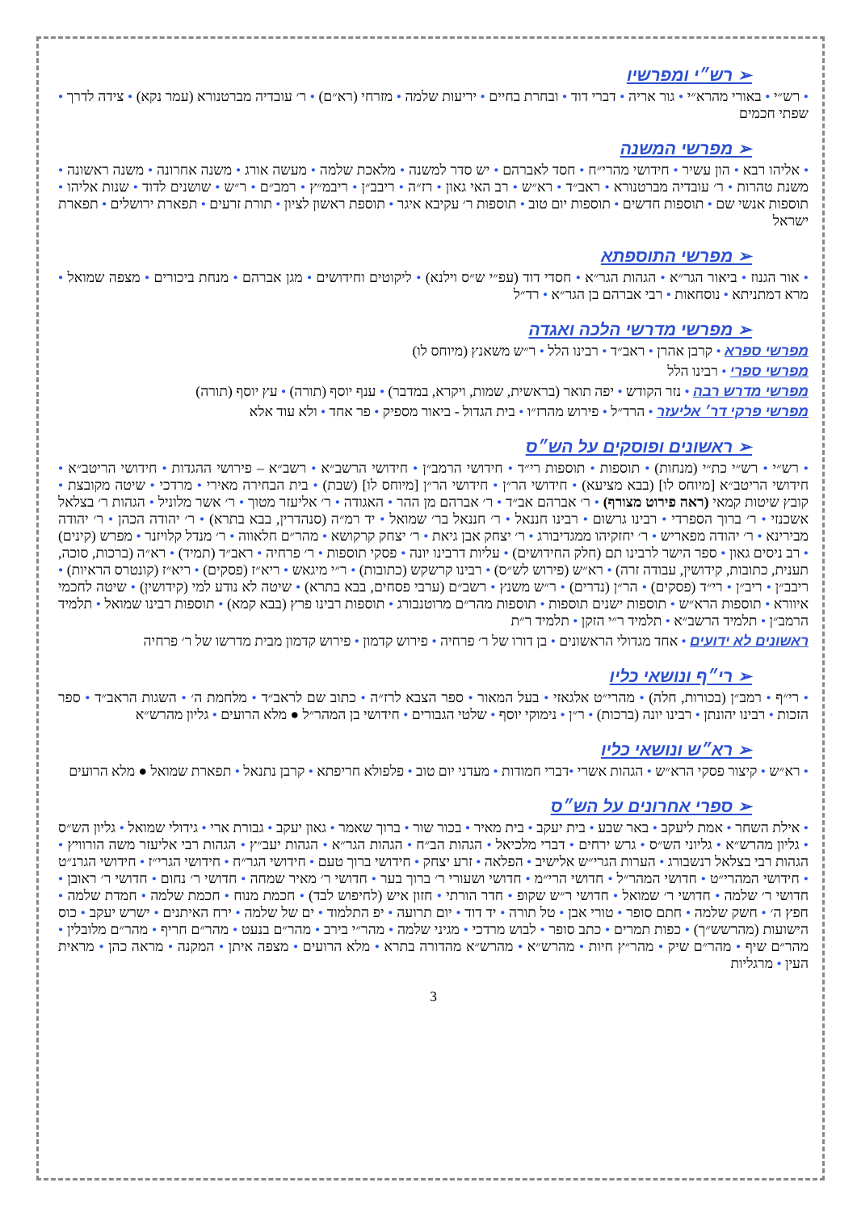➢ רש״י ומפרשיו
• רש״י • באורי מהרא״י • גור אריה • דברי דוד • ובחרת בחיים • יריעות שלמה • מזרחי (רא״ם) • ר׳ עובדיה מברטנורא (עמר נקא) • צידה לדרך • שפתי חכמים
➢ מפרשי המשנה
• אליהו רבא • הון עשיר • חידושי מהרי״ח • חסד לאברהם • יש סדר למשנה • מלאכת שלמה • מעשה אורג • משנה אחרונה • משנה ראשונה • משנת טהרות • ר׳ עובדיה מברטנורא • ראב״ד • רא״ש • רב האי גאון • רז״ה • ריבב״ן • ריבמ״ץ • רמב״ם • ר״ש • שושנים לדוד • שנות אליהו • תוספות אנשי שם • תוספות חדשים • תוספות יום טוב • תוספות ר׳ עקיבא איגר • תוספת ראשון לציון • תורת זרעים • תפארת ירושלים • תפארת ישראל
➢ מפרשי התוספתא
• אור הגנוז • ביאור הגר״א • הגהות הגר״א • חסדי דוד (עפ״י ש״ס וילנא) • ליקוטים וחידושים • מגן אברהם • מנחת ביכורים • מצפה שמואל • מרא דמתניתא • נוסחאות • רבי אברהם בן הגר״א • רד״ל
➢ מפרשי מדרשי הלכה ואגדה
מפרשי ספרא • קרבן אהרן • ראב״ד • רבינו הלל • ר״ש משאנץ (מיוחס לו)
מפרשי ספרי • רבינו הלל
מפרשי מדרש רבה • נזר הקודש • יפה תואר (בראשית, שמות, ויקרא, במדבר) • ענף יוסף (תורה) • עץ יוסף (תורה)
מפרשי פרקי דר׳ אליעזר • הרד״ל • פירוש מהרז״ו • בית הגדול - ביאור מספיק • פר אחד • ולא עוד אלא
➢ ראשונים ופוסקים על הש״ס
• רש״י • רש״י כת״י (מנחות) • תוספות • תוספות רי״ד • חידושי הרמב״ן • חידושי הרשב״א • רשב״א – פירושי ההגדות • חידושי הריטב״א • חידושי הריטב״א [מיוחס לו] (בבא מציעא) • חידושי הר״ן • חידושי הר״ן [מיוחס לו] (שבת) • בית הבחירה מאירי • מרדכי • שיטה מקובצת • קובץ שיטות קמאי (ראה פירוט מצורף) • ר׳ אברהם אב״ד • ר׳ אברהם מן ההר • האגודה • ר׳ אליעזר מטוך • ר׳ אשר מלוניל • הגהות ר׳ בצלאל אשכנזי • ר׳ ברוך הספרדי • רבינו גרשום • רבינו חננאל • ר׳ חננאל בר׳ שמואל • יד רמ״ה (סנהדרין, בבא בתרא) • ר׳ יהודה הכהן • ר׳ יהודה מבירינא • ר׳ יהודה מפאריש • ר׳ יחזקיהו ממגדיבורג • ר׳ יצחק אבן גיאת • ר׳ יצחק קרקושא • מהר״ם חלאווה • ר׳ מנדל קלויזנר • מפרש (קינים) • רב ניסים גאון • ספר הישר לרבינו תם (חלק החידושים) • עליות דרבינו יונה • פסקי תוספות • ר׳ פרחיה • ראב״ד (תמיד) • רא״ה (ברכות, סוכה, תענית, כתובות, קידושין, עבודה זרה) • רא״ש (פירוש לש״ס) • רבינו קרשקש (כתובות) • ר״י מיגאש • ריא״ז (פסקים) • ריא״ז (קונטרס הראיות) • ריבב״ן • ריב״ן • רי״ד (פסקים) • הר״ן (נדרים) • ר״ש משנץ • רשב״ם (ערבי פסחים, בבא בתרא) • שיטה לא נודע למי (קידושין) • שיטה לחכמי איוורא • תוספות הרא״ש • תוספות ישנים תוספות • תוספות מהר״ם מרוטנבורג • תוספות רבינו פרץ (בבא קמא) • תוספות רבינו שמואל • תלמיד הרמב״ן • תלמיד הרשב״א • תלמיד ר״י הזקן • תלמיד ר״ת
ראשונים לא ידועים • אחד מגדולי הראשונים • בן דורו של ר׳ פרחיה • פירוש קדמון • פירוש קדמון מבית מדרשו של ר׳ פרחיה
➢ רי״ף ונושאי כליו
• רי״ף • רמב״ן (בכורות, חלה) • מהרי״ט אלגאזי • בעל המאור • ספר הצבא לרז״ה • כתוב שם לראב״ד • מלחמת ה׳ • השגות הראב״ד • ספר הזכות • רבינו יהונתן • רבינו יונה (ברכות) • ר״ן • נימוקי יוסף • שלטי הגבורים • חידושי בן המהר״ל ● מלא הרועים • גליון מהרש״א
➢ רא״ש ונושאי כליו
• רא״ש • קיצור פסקי הרא״ש • הגהות אשרי •דברי חמודות • מעדני יום טוב • פלפולא חריפתא • קרבן נתנאל • תפארת שמואל ● מלא הרועים
➢ ספרי אחרונים על הש״ס
• אילת השחר • אמת ליעקב • באר שבע • בית יעקב • בית מאיר • בכור שור • ברוך שאמר • גאון יעקב • גבורת ארי • גידולי שמואל • גליון הש״ס • גליון מהרש״א • גליוני הש״ס • גרש ירחים • דברי מלכיאל • הגהות הב״ח • הגהות הגר״א • הגהות יעב״ץ • הגהות רבי אליעזר משה הורוויץ • הגהות רבי בצלאל רנשבורג • הערות הגרי״ש אלישיב • הפלאה • זרע יצחק • חידושי ברוך טעם • חידושי הגר״ח • חידושי הגרי״ז • חידושי הגרנ״ט • חידושי המהרי״ט • חדושי המהר״ל • חדושי הרי״מ • חדושי ושעורי ר׳ ברוך בער • חדושי ר׳ מאיר שמחה • חדושי ר׳ נחום • חדושי ר׳ ראובן • חדושי ר׳ שלמה • חדושי ר׳ שמואל • חדושי ר״ש שקופ • חדר הורתי • חזון איש (לחיפוש לבד) • חכמת מנוח • חכמת שלמה • חמדת שלמה • חפץ ה׳ • חשק שלמה • חתם סופר • טורי אבן • טל תורה • יד דוד • יום תרועה • יפ התלמוד • ים של שלמה • ירח האיתנים • ישרש יעקב • כוס הישועות (מהרשש״ך) • כפות תמרים • כתב סופר • לבוש מרדכי • מגיני שלמה • מהר״י בירב • מהר״ם בנעט • מהר״ם חריף • מהר״ם מלובלין • מהר״ם שיף • מהר״ם שיק • מהר״ץ חיות • מהרש״א • מהרש״א מהדורה בתרא • מלא הרועים • מצפה איתן • המקנה • מראה כהן • מראית העין • מרגליות
3